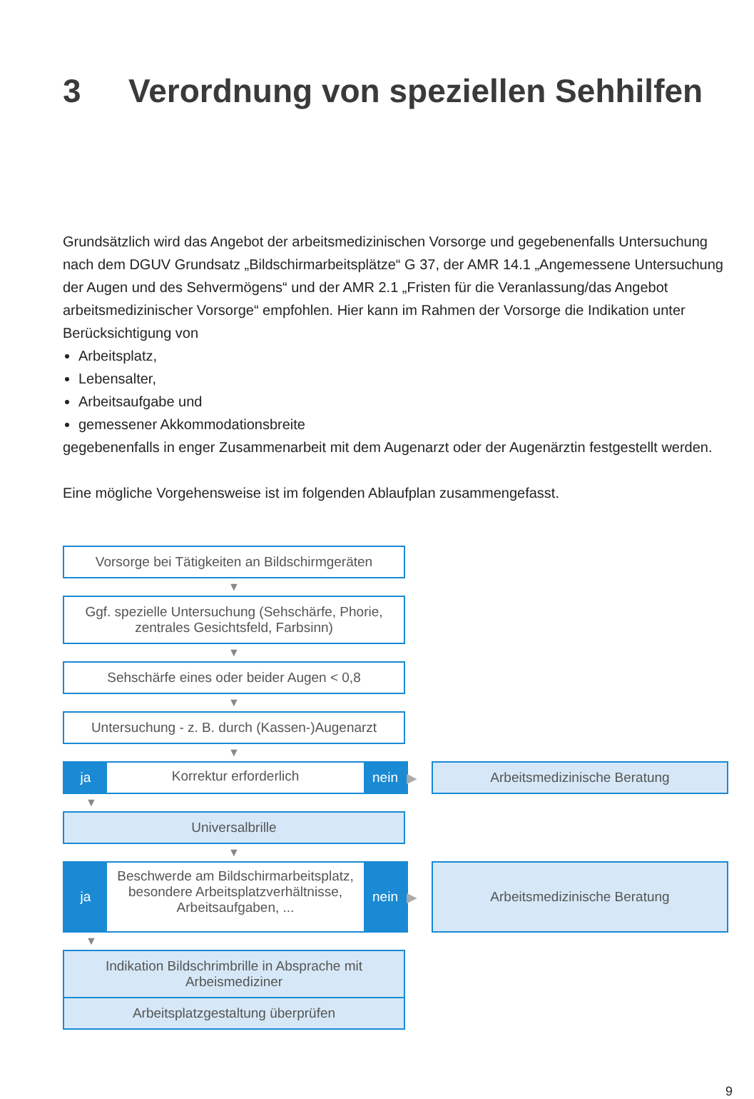3 Verordnung von speziellen Sehhilfen
Grundsätzlich wird das Angebot der arbeitsmedizinischen Vorsorge und gegebenenfalls Untersuchung nach dem DGUV Grundsatz „Bildschirmarbeitsplätze“ G 37, der AMR 14.1 „Angemessene Untersuchung der Augen und des Sehvermögens“ und der AMR 2.1 „Fristen für die Veranlassung/das Angebot arbeitsmedizinischer Vorsorge“ empfohlen. Hier kann im Rahmen der Vorsorge die Indikation unter Berücksichtigung von
Arbeitsplatz,
Lebensalter,
Arbeitsaufgabe und
gemessener Akkommodationsbreite
gegebenenfalls in enger Zusammenarbeit mit dem Augenarzt oder der Augenärztin festgestellt werden.
Eine mögliche Vorgehensweise ist im folgenden Ablaufplan zusammengefasst.
Vorsorge bei Tätigkeiten an Bildschirmgeräten
▼
Ggf. spezielle Untersuchung (Sehschärfe, Phorie,
zentrales Gesichtsfeld, Farbsinn)
▼
Sehschärfe eines oder beider Augen < 0,8
▼
Untersuchung - z. B. durch (Kassen-)Augenarzt
▼
ja
Korrektur erforderlich
nein
▶
Arbeitsmedizinische Beratung
▼
Universalbrille
▼
ja
Beschwerde am Bildschirmarbeitsplatz, besondere Arbeitsplatzverhältnisse, Arbeitsaufgaben, ...
nein
▶
Arbeitsmedizinische Beratung
▼
Indikation Bildschrimbrille in Absprache mit
Arbeismediziner
Arbeitsplatzgestaltung überprüfen
9